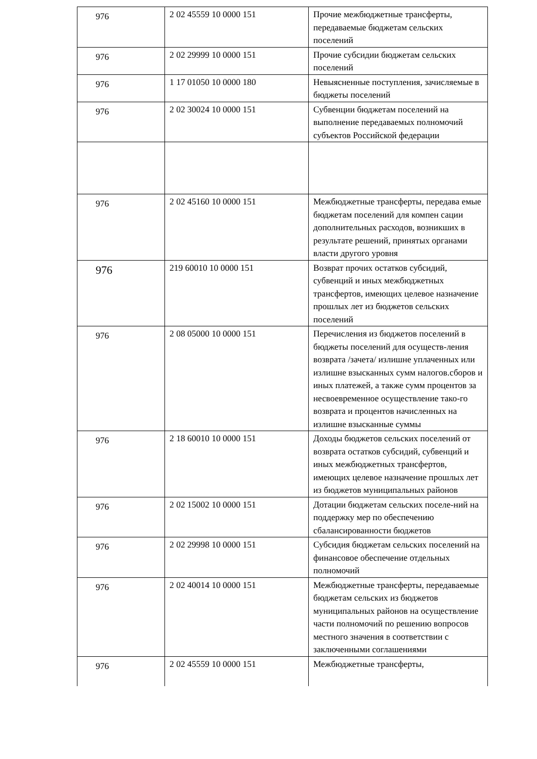| 976 | 2 02 45559 10 0000 151 | Прочие межбюджетные трансферты, передаваемые бюджетам сельских поселений |
| 976 | 2 02 29999 10 0000 151 | Прочие субсидии бюджетам сельских поселений |
| 976 | 1 17 01050 10 0000 180 | Невыясненные поступления, зачисляемые в бюджеты поселений |
| 976 | 2 02 30024 10 0000 151 | Субвенции бюджетам поселений на выполнение передаваемых полномочий субъектов Российской федерации |
| 976 | 2 02 45160 10 0000 151 | Межбюджетные трансферты, передава емые бюджетам поселений для компен сации дополнительных расходов, возникших в результате решений, принятых органами власти другого уровня |
| 976 | 219 60010 10 0000 151 | Возврат прочих остатков субсидий, субвенций и иных межбюджетных трансфертов, имеющих целевое назначение прошлых лет из бюджетов сельских поселений |
| 976 | 2 08 05000 10 0000 151 | Перечисления из бюджетов поселений в бюджеты поселений для осуществ-ления возврата /зачета/ излишне уплаченных или излишне взысканных сумм налогов.сборов и иных платежей, а также сумм процентов за несвоевременное осуществление тако-го возврата и процентов начисленных на излишне взысканные суммы |
| 976 | 2 18 60010 10 0000 151 | Доходы бюджетов сельских поселений от возврата остатков субсидий, субвенций и иных межбюджетных трансфертов, имеющих целевое назначение прошлых лет из бюджетов муниципальных районов |
| 976 | 2 02 15002 10 0000 151 | Дотации бюджетам сельских поселе-ний на поддержку мер по обеспечению сбалансированности бюджетов |
| 976 | 2 02 29998 10 0000 151 | Субсидия бюджетам сельских поселений на финансовое обеспечение отдельных полномочий |
| 976 | 2 02 40014 10 0000 151 | Межбюджетные трансферты, передаваемые бюджетам сельских из бюджетов муниципальных районов на осуществление части полномочий по решению вопросов местного значения в соответствии с заключенными соглашениями |
| 976 | 2 02 45559 10 0000 151 | Межбюджетные трансферты, |